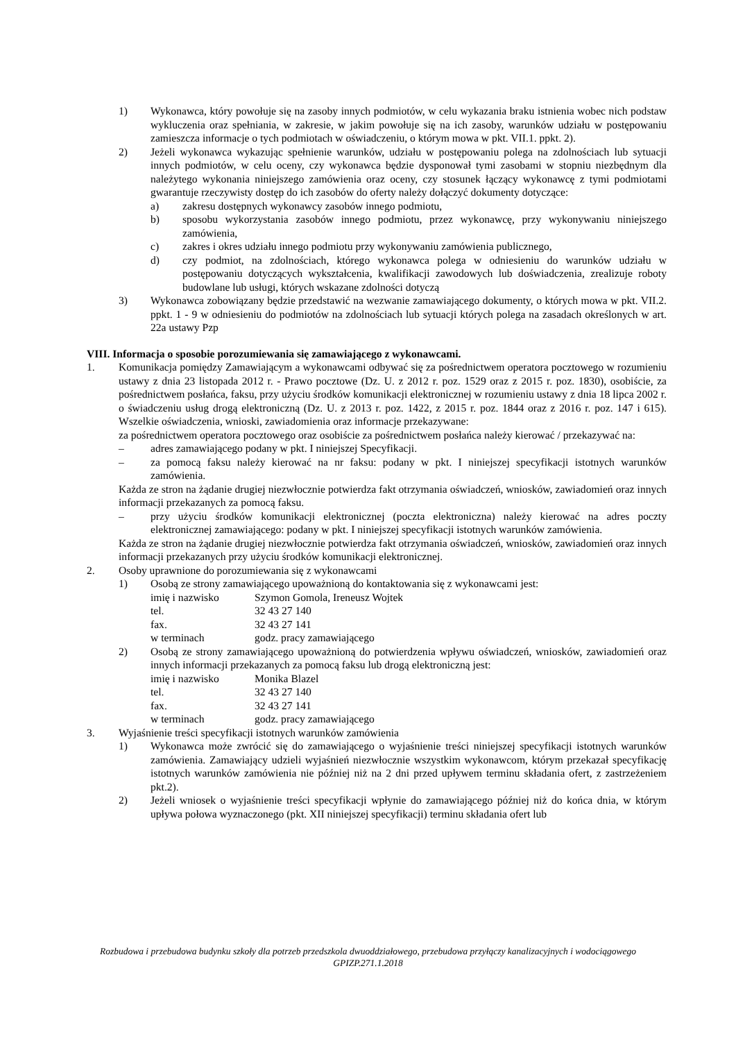1) Wykonawca, który powołuje się na zasoby innych podmiotów, w celu wykazania braku istnienia wobec nich podstaw wykluczenia oraz spełniania, w zakresie, w jakim powołuje się na ich zasoby, warunków udziału w postępowaniu zamieszcza informacje o tych podmiotach w oświadczeniu, o którym mowa w pkt. VII.1. ppkt. 2).
2) Jeżeli wykonawca wykazując spełnienie warunków, udziału w postępowaniu polega na zdolnościach lub sytuacji innych podmiotów, w celu oceny, czy wykonawca będzie dysponował tymi zasobami w stopniu niezbędnym dla należytego wykonania niniejszego zamówienia oraz oceny, czy stosunek łączący wykonawcę z tymi podmiotami gwarantuje rzeczywisty dostęp do ich zasobów do oferty należy dołączyć dokumenty dotyczące:
a) zakresu dostępnych wykonawcy zasobów innego podmiotu,
b) sposobu wykorzystania zasobów innego podmiotu, przez wykonawcę, przy wykonywaniu niniejszego zamówienia,
c) zakres i okres udziału innego podmiotu przy wykonywaniu zamówienia publicznego,
d) czy podmiot, na zdolnościach, którego wykonawca polega w odniesieniu do warunków udziału w postępowaniu dotyczących wykształcenia, kwalifikacji zawodowych lub doświadczenia, zrealizuje roboty budowlane lub usługi, których wskazane zdolności dotyczą
3) Wykonawca zobowiązany będzie przedstawić na wezwanie zamawiającego dokumenty, o których mowa w pkt. VII.2. ppkt. 1 - 9 w odniesieniu do podmiotów na zdolnościach lub sytuacji których polega na zasadach określonych w art. 22a ustawy Pzp
VIII. Informacja o sposobie porozumiewania się zamawiającego z wykonawcami.
1. Komunikacja pomiędzy Zamawiającym a wykonawcami odbywać się za pośrednictwem operatora pocztowego w rozumieniu ustawy z dnia 23 listopada 2012 r. - Prawo pocztowe (Dz. U. z 2012 r. poz. 1529 oraz z 2015 r. poz. 1830), osobiście, za pośrednictwem posłańca, faksu, przy użyciu środków komunikacji elektronicznej w rozumieniu ustawy z dnia 18 lipca 2002 r. o świadczeniu usług drogą elektroniczną (Dz. U. z 2013 r. poz. 1422, z 2015 r. poz. 1844 oraz z 2016 r. poz. 147 i 615). Wszelkie oświadczenia, wnioski, zawiadomienia oraz informacje przekazywane:
za pośrednictwem operatora pocztowego oraz osobiście za pośrednictwem posłańca należy kierować / przekazywać na:
– adres zamawiającego podany w pkt. I niniejszej Specyfikacji.
– za pomocą faksu należy kierować na nr faksu: podany w pkt. I niniejszej specyfikacji istotnych warunków zamówienia.
Każda ze stron na żądanie drugiej niezwłocznie potwierdza fakt otrzymania oświadczeń, wniosków, zawiadomień oraz innych informacji przekazanych za pomocą faksu.
– przy użyciu środków komunikacji elektronicznej (poczta elektroniczna) należy kierować na adres poczty elektronicznej zamawiającego: podany w pkt. I niniejszej specyfikacji istotnych warunków zamówienia.
Każda ze stron na żądanie drugiej niezwłocznie potwierdza fakt otrzymania oświadczeń, wniosków, zawiadomień oraz innych informacji przekazanych przy użyciu środków komunikacji elektronicznej.
2. Osoby uprawnione do porozumiewania się z wykonawcami
1) Osobą ze strony zamawiającego upoważnioną do kontaktowania się z wykonawcami jest:
imię i nazwisko Szymon Gomola, Ireneusz Wojtek
tel. 32 43 27 140
fax. 32 43 27 141
w terminach godz. pracy zamawiającego
2) Osobą ze strony zamawiającego upoważnioną do potwierdzenia wpływu oświadczeń, wniosków, zawiadomień oraz innych informacji przekazanych za pomocą faksu lub drogą elektroniczną jest:
imię i nazwisko Monika Blazel
tel. 32 43 27 140
fax. 32 43 27 141
w terminach godz. pracy zamawiającego
3. Wyjaśnienie treści specyfikacji istotnych warunków zamówienia
1) Wykonawca może zwrócić się do zamawiającego o wyjaśnienie treści niniejszej specyfikacji istotnych warunków zamówienia. Zamawiający udzieli wyjaśnień niezwłocznie wszystkim wykonawcom, którym przekazał specyfikację istotnych warunków zamówienia nie później niż na 2 dni przed upływem terminu składania ofert, z zastrzeżeniem pkt.2).
2) Jeżeli wniosek o wyjaśnienie treści specyfikacji wpłynie do zamawiającego później niż do końca dnia, w którym upływa połowa wyznaczonego (pkt. XII niniejszej specyfikacji) terminu składania ofert lub
Rozbudowa i przebudowa budynku szkoły dla potrzeb przedszkola dwuoddziałowego, przebudowa przyłączy kanalizacyjnych i wodociągowego
GPIZP.271.1.2018